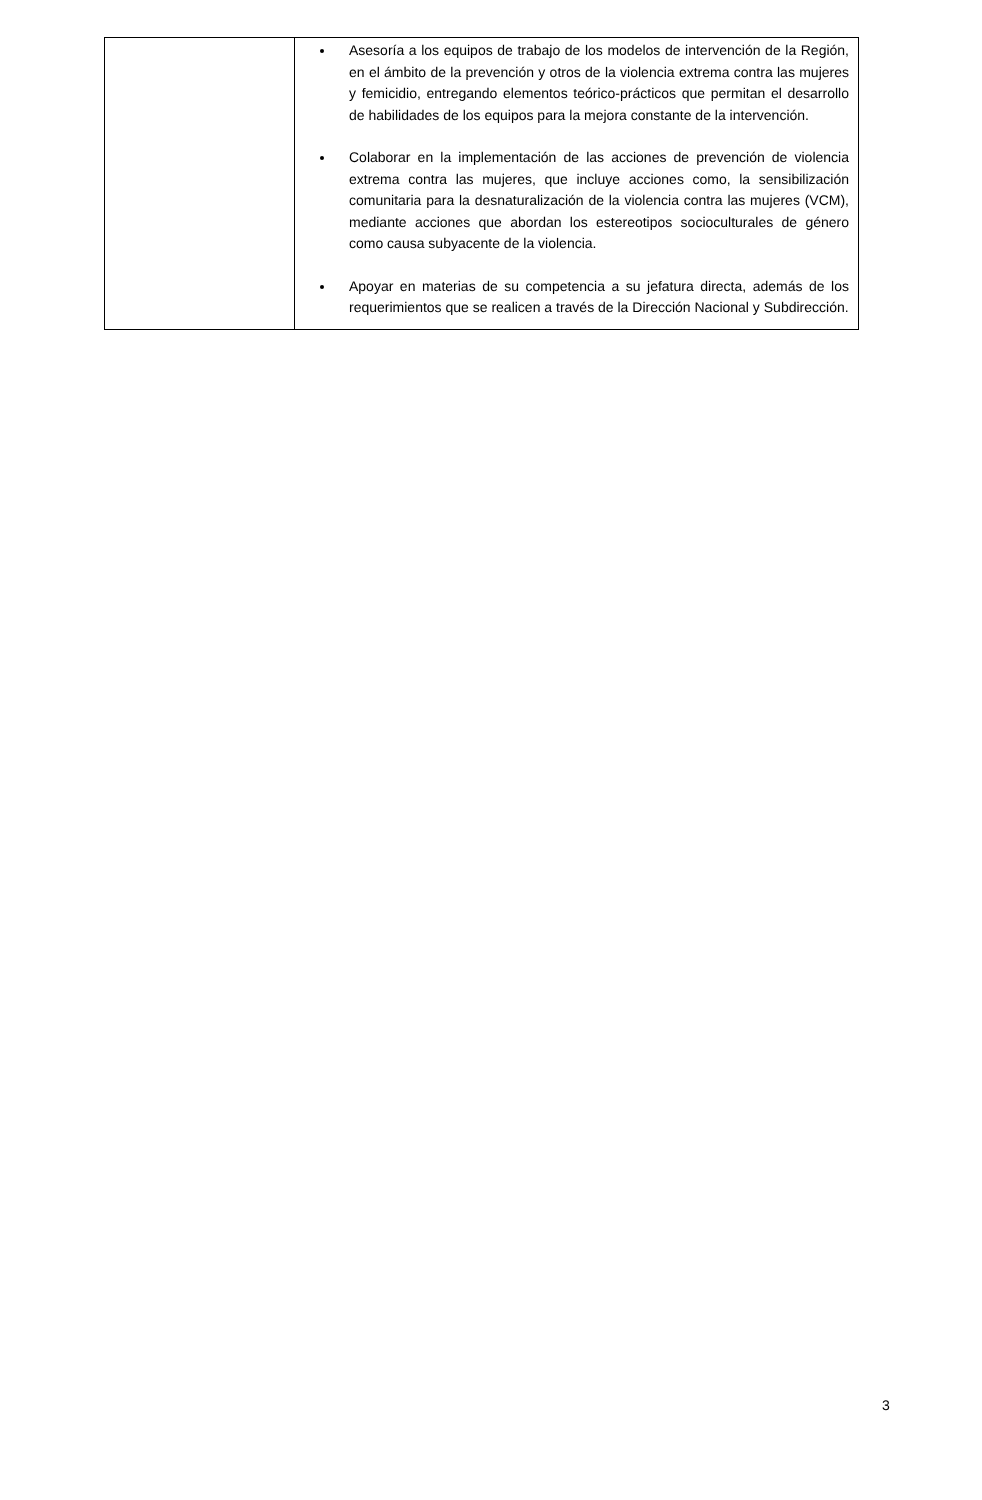| | Asesoría a los equipos de trabajo de los modelos de intervención de la Región, en el ámbito de la prevención y otros de la violencia extrema contra las mujeres y femicidio, entregando elementos teórico-prácticos que permitan el desarrollo de habilidades de los equipos para la mejora constante de la intervención. Colaborar en la implementación de las acciones de prevención de violencia extrema contra las mujeres, que incluye acciones como, la sensibilización comunitaria para la desnaturalización de la violencia contra las mujeres (VCM), mediante acciones que abordan los estereotipos socioculturales de género como causa subyacente de la violencia. Apoyar en materias de su competencia a su jefatura directa, además de los requerimientos que se realicen a través de la Dirección Nacional y Subdirección. |
3